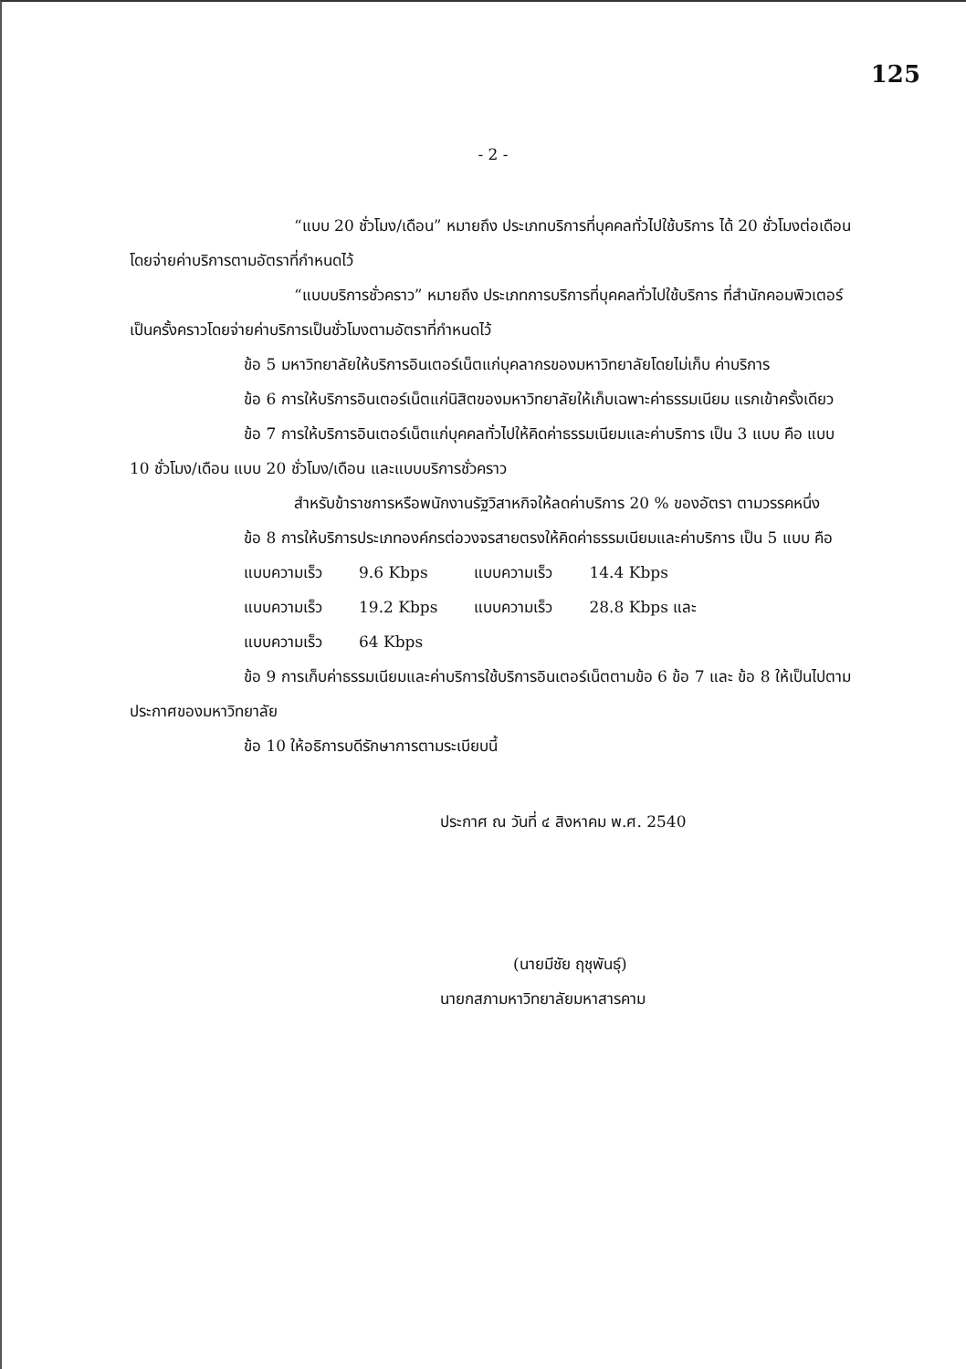125
- 2 -
“แบบ 20 ชั่วโมง/เดือน” หมายถึง ประเภทบริการที่บุคคลทั่วไปใช้บริการ ได้ 20 ชั่วโมงต่อเดือน โดยจ่ายค่าบริการตามอัตราที่กำหนดไว้
“แบบบริการชั่วคราว” หมายถึง ประเภทการบริการที่บุคคลทั่วไปใช้บริการ ที่สำนักคอมพิวเตอร์ เป็นครั้งคราวโดยจ่ายค่าบริการเป็นชั่วโมงตามอัตราที่กำหนดไว้
ข้อ 5 มหาวิทยาลัยให้บริการอินเตอร์เน็ตแก่บุคลากรของมหาวิทยาลัยโดยไม่เก็บ ค่าบริการ
ข้อ 6 การให้บริการอินเตอร์เน็ตแก่นิสิตของมหาวิทยาลัยให้เก็บเฉพาะค่าธรรมเนียม แรกเข้าครั้งเดียว
ข้อ 7 การให้บริการอินเตอร์เน็ตแก่บุคคลทั่วไปให้คิดค่าธรรมเนียมและค่าบริการ เป็น 3 แบบ คือ แบบ 10 ชั่วโมง/เดือน แบบ 20 ชั่วโมง/เดือน และแบบบริการชั่วคราว
สำหรับข้าราชการหรือพนักงานรัฐวิสาหกิจให้ลดค่าบริการ 20 % ของอัตรา ตามวรรคหนึ่ง
ข้อ 8 การให้บริการประเภทองค์กรต่อวงจรสายตรงให้คิดค่าธรรมเนียมและค่าบริการ เป็น 5 แบบ คือ
| แบบความเร็ว | 9.6 Kbps | แบบความเร็ว | 14.4 Kbps |
| แบบความเร็ว | 19.2 Kbps | แบบความเร็ว | 28.8 Kbps และ |
| แบบความเร็ว | 64 Kbps | | |
ข้อ 9 การเก็บค่าธรรมเนียมและค่าบริการใช้บริการอินเตอร์เน็ตตามข้อ 6 ข้อ 7 และ ข้อ 8 ให้เป็นไปตามประกาศของมหาวิทยาลัย
ข้อ 10 ให้อธิการบดีรักษาการตามระเบียบนี้
ประกาศ ณ วันที่ ๔ สิงหาคม พ.ศ. 2540
(นายมีชัย ฤชุพันธุ์)
นายกสภามหาวิทยาลัยมหาสารคาม